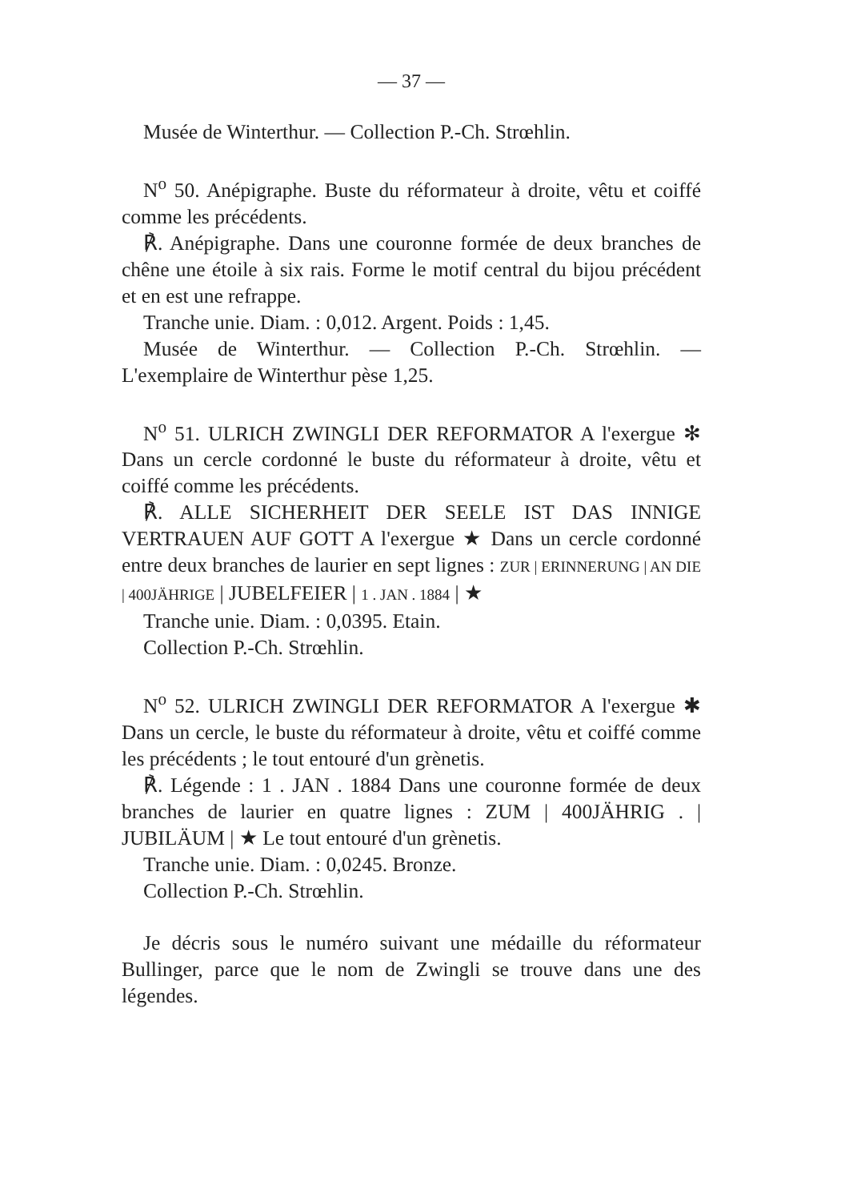— 37 —
Musée de Winterthur. — Collection P.-Ch. Strœhlin.
N<sup>o</sup> 50. Anépigraphe. Buste du réformateur à droite, vêtu et coiffé comme les précédents.
℟. Anépigraphe. Dans une couronne formée de deux branches de chêne une étoile à six rais. Forme le motif central du bijou précédent et en est une refrappe.
Tranche unie. Diam. : 0,012. Argent. Poids : 1,45.
Musée de Winterthur. — Collection P.-Ch. Strœhlin. — L'exemplaire de Winterthur pèse 1,25.
N<sup>o</sup> 51. ULRICH ZWINGLI DER REFORMATOR A l'exergue ✻ Dans un cercle cordonné le buste du réformateur à droite, vêtu et coiffé comme les précédents.
℟. ALLE SICHERHEIT DER SEELE IST DAS INNIGE VERTRAUEN AUF GOTT A l'exergue ★ Dans un cercle cordonné entre deux branches de laurier en sept lignes : ZUR | ERINNERUNG | AN DIE | 400JÄHRIGE | JUBELFEIER | 1 . JAN . 1884 | ★
Tranche unie. Diam. : 0,0395. Etain.
Collection P.-Ch. Strœhlin.
N<sup>o</sup> 52. ULRICH ZWINGLI DER REFORMATOR A l'exergue ✱ Dans un cercle, le buste du réformateur à droite, vêtu et coiffé comme les précédents ; le tout entouré d'un grènetis.
℟. Légende : 1 . JAN . 1884 Dans une couronne formée de deux branches de laurier en quatre lignes : ZUM | 400JÄHRIG . | JUBILÄUM | ★ Le tout entouré d'un grènetis.
Tranche unie. Diam. : 0,0245. Bronze.
Collection P.-Ch. Strœhlin.
Je décris sous le numéro suivant une médaille du réformateur Bullinger, parce que le nom de Zwingli se trouve dans une des légendes.